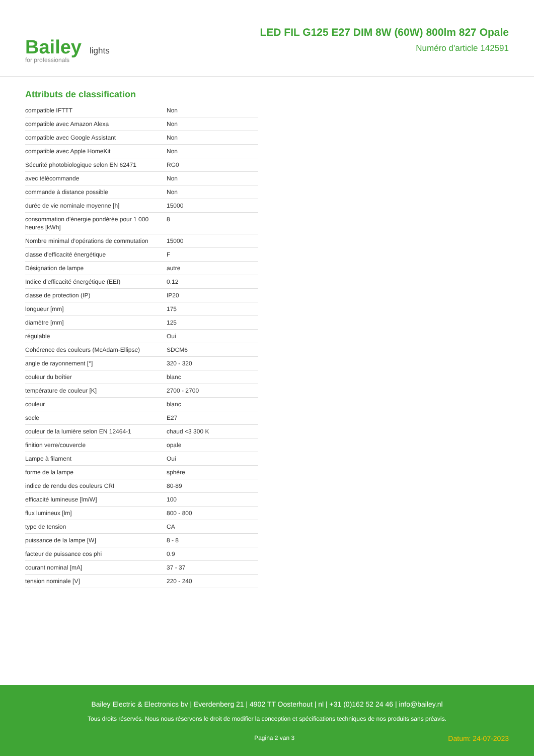Bailey
for professionals
lights
LED FIL G125 E27 DIM 8W (60W) 800lm 827 Opale
Numéro d'article 142591
Attributs de classification
| compatible IFTTT | Non |
| compatible avec Amazon Alexa | Non |
| compatible avec Google Assistant | Non |
| compatible avec Apple HomeKit | Non |
| Sécurité photobiologique selon EN 62471 | RG0 |
| avec télécommande | Non |
| commande à distance possible | Non |
| durée de vie nominale moyenne [h] | 15000 |
| consommation d'énergie pondérée pour 1 000 heures [kWh] | 8 |
| Nombre minimal d’opérations de commutation | 15000 |
| classe d'efficacité énergétique | F |
| Désignation de lampe | autre |
| Indice d’efficacité énergétique (EEI) | 0.12 |
| classe de protection (IP) | IP20 |
| longueur [mm] | 175 |
| diamètre [mm] | 125 |
| régulable | Oui |
| Cohérence des couleurs (McAdam-Ellipse) | SDCM6 |
| angle de rayonnement [°] | 320 - 320 |
| couleur du boîtier | blanc |
| température de couleur [K] | 2700 - 2700 |
| couleur | blanc |
| socle | E27 |
| couleur de la lumière selon EN 12464-1 | chaud <3 300 K |
| finition verre/couvercle | opale |
| Lampe à filament | Oui |
| forme de la lampe | sphère |
| indice de rendu des couleurs CRI | 80-89 |
| efficacité lumineuse [lm/W] | 100 |
| flux lumineux [lm] | 800 - 800 |
| type de tension | CA |
| puissance de la lampe [W] | 8 - 8 |
| facteur de puissance cos phi | 0.9 |
| courant nominal [mA] | 37 - 37 |
| tension nominale [V] | 220 - 240 |
Bailey Electric & Electronics bv | Everdenberg 21 | 4902 TT Oosterhout | nl | +31 (0)162 52 24 46 | info@bailey.nl
Tous droits réservés. Nous nous réservons le droit de modifier la conception et spécifications techniques de nos produits sans préavis.
Pagina 2 van 3 Datum: 24-07-2023